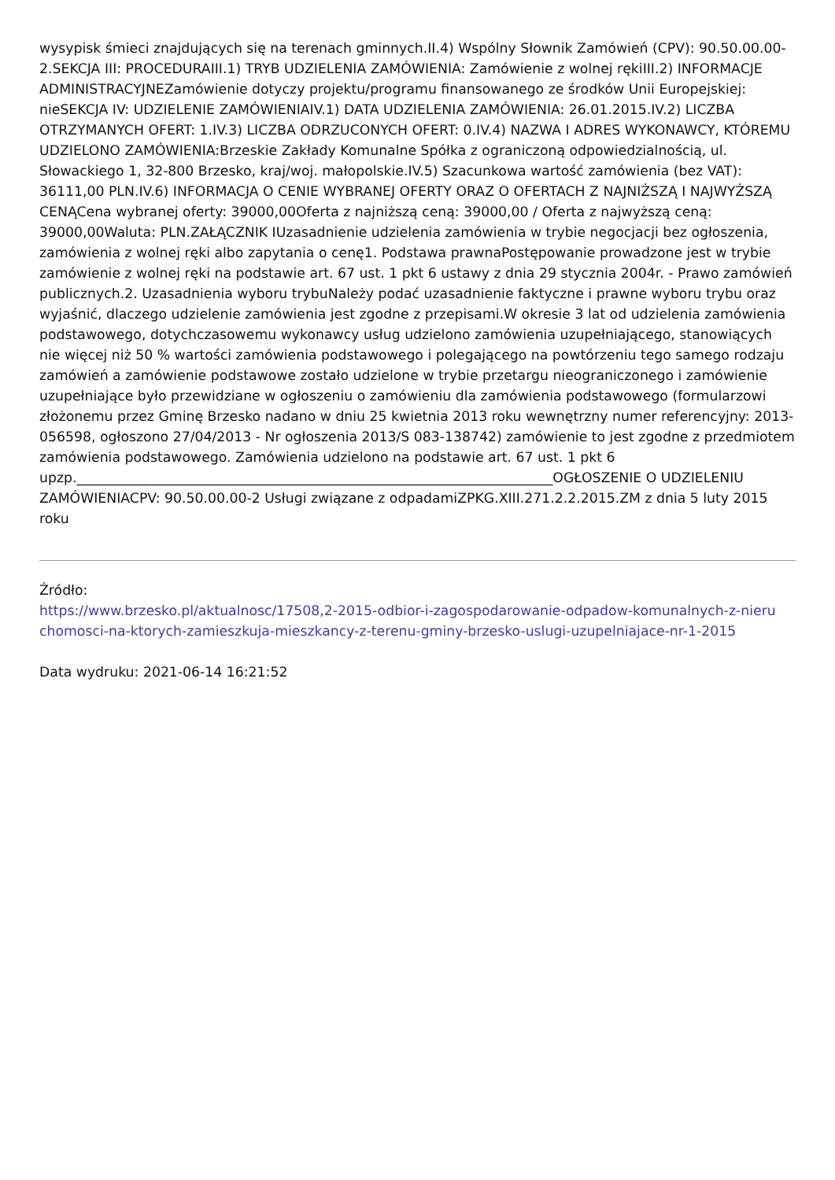wysypisk śmieci znajdujących się na terenach gminnych.II.4) Wspólny Słownik Zamówień (CPV): 90.50.00.00-2.SEKCJA III: PROCEDURAIII.1) TRYB UDZIELENIA ZAMÓWIENIA: Zamówienie z wolnej rękiIII.2) INFORMACJE ADMINISTRACYJNEZamówienie dotyczy projektu/programu finansowanego ze środków Unii Europejskiej: nieSEKCJA IV: UDZIELENIE ZAMÓWIENIAIV.1) DATA UDZIELENIA ZAMÓWIENIA: 26.01.2015.IV.2) LICZBA OTRZYMANYCH OFERT: 1.IV.3) LICZBA ODRZUCONYCH OFERT: 0.IV.4) NAZWA I ADRES WYKONAWCY, KTÓREMU UDZIELONO ZAMÓWIENIA:Brzeskie Zakłady Komunalne Spółka z ograniczoną odpowiedzialnością, ul. Słowackiego 1, 32-800 Brzesko, kraj/woj. małopolskie.IV.5) Szacunkowa wartość zamówienia (bez VAT): 36111,00 PLN.IV.6) INFORMACJA O CENIE WYBRANEJ OFERTY ORAZ O OFERTACH Z NAJNIŻSZĄ I NAJWYŻSZĄ CENĄCena wybranej oferty: 39000,00Oferta z najniższą ceną: 39000,00 / Oferta z najwyższą ceną: 39000,00Waluta: PLN.ZAŁĄCZNIK IUzasadnienie udzielenia zamówienia w trybie negocjacji bez ogłoszenia, zamówienia z wolnej ręki albo zapytania o cenę1. Podstawa prawnaPostępowanie prowadzone jest w trybie zamówienie z wolnej ręki na podstawie art. 67 ust. 1 pkt 6 ustawy z dnia 29 stycznia 2004r. - Prawo zamówień publicznych.2. Uzasadnienia wyboru trybuNależy podać uzasadnienie faktyczne i prawne wyboru trybu oraz wyjaśnić, dlaczego udzielenie zamówienia jest zgodne z przepisami.W okresie 3 lat od udzielenia zamówienia podstawowego, dotychczasowemu wykonawcy usług udzielono zamówienia uzupełniającego, stanowiących nie więcej niż 50 % wartości zamówienia podstawowego i polegającego na powtórzeniu tego samego rodzaju zamówień a zamówienie podstawowe zostało udzielone w trybie przetargu nieograniczonego i zamówienie uzupełniające było przewidziane w ogłoszeniu o zamówieniu dla zamówienia podstawowego (formularzowi złożonemu przez Gminę Brzesko nadano w dniu 25 kwietnia 2013 roku wewnętrzny numer referencyjny: 2013-056598, ogłoszono 27/04/2013 - Nr ogłoszenia 2013/S 083-138742) zamówienie to jest zgodne z przedmiotem zamówienia podstawowego. Zamówienia udzielono na podstawie art. 67 ust. 1 pkt 6 upzp.______________________________________________________________________OGŁOSZENIE O UDZIELENIU ZAMÓWIENIACPV: 90.50.00.00-2 Usługi związane z odpadamiZPKG.XIII.271.2.2.2015.ZM z dnia 5 luty 2015 roku
Źródło:
https://www.brzesko.pl/aktualnosc/17508,2-2015-odbior-i-zagospodarowanie-odpadow-komunalnych-z-nieru chomosci-na-ktorych-zamieszkuja-mieszkancy-z-terenu-gminy-brzesko-uslugi-uzupelniajace-nr-1-2015
Data wydruku: 2021-06-14 16:21:52